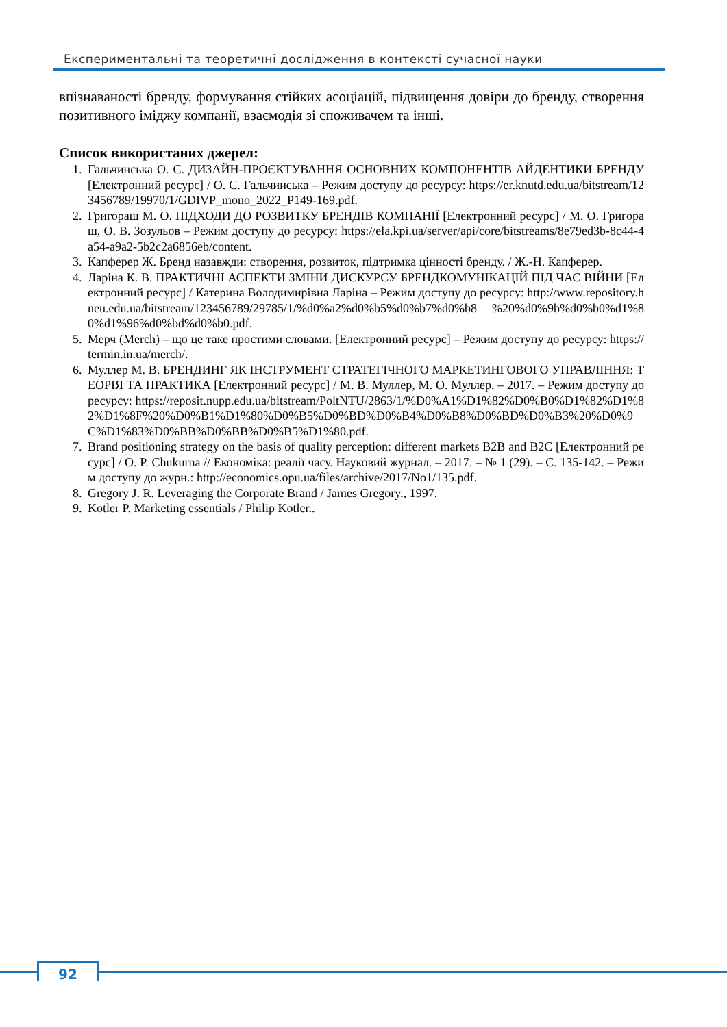Експериментальні та теоретичні дослідження в контексті сучасної науки
впізнаваності бренду, формування стійких асоціацій, підвищення довіри до бренду, створення позитивного іміджу компанії, взаємодія зі споживачем та інші.
Список використаних джерел:
1. Гальчинська О. С. ДИЗАЙН-ПРОЄКТУВАННЯ ОСНОВНИХ КОМПОНЕНТІВ АЙДЕНТИКИ БРЕНДУ [Електронний ресурс] / О. С. Гальчинська – Режим доступу до ресурсу: https://er.knutd.edu.ua/bitstream/123456789/19970/1/GDIVP_mono_2022_P149-169.pdf.
2. Григораш М. О. ПІДХОДИ ДО РОЗВИТКУ БРЕНДІВ КОМПАНІЇ [Електронний ресурс] / М. О. Григораш, О. В. Зозульов – Режим доступу до ресурсу: https://ela.kpi.ua/server/api/core/bitstreams/8e79ed3b-8c44-4a54-a9a2-5b2c2a6856eb/content.
3. Капферер Ж. Бренд назавжди: створення, розвиток, підтримка цінності бренду. / Ж.-Н. Капферер.
4. Ларіна К. В. ПРАКТИЧНІ АСПЕКТИ ЗМІНИ ДИСКУРСУ БРЕНДКОМУНІКАЦІЙ ПІД ЧАС ВІЙНИ [Електронний ресурс] / Катерина Володимирівна Ларіна – Режим доступу до ресурсу: http://www.repository.hneu.edu.ua/bitstream/123456789/29785/1/%d0%a2%d0%b5%d0%b7%d0%b8 %20%d0%9b%d0%b0%d1%80%d1%96%d0%bd%d0%b0.pdf.
5. Мерч (Merch) – що це таке простими словами. [Електронний ресурс] – Режим доступу до ресурсу: https://termin.in.ua/merch/.
6. Муллер М. В. БРЕНДИНГ ЯК ІНСТРУМЕНТ СТРАТЕГІЧНОГО МАРКЕТИНГОВОГО УПРАВЛІННЯ: ТЕОРІЯ ТА ПРАКТИКА [Електронний ресурс] / М. В. Муллер, М. О. Муллер. – 2017. – Режим доступу до ресурсу: https://reposit.nupp.edu.ua/bitstream/PoltNTU/2863/1/%D0%A1%D1%82%D0%B0%D1%82%D1%82%D1%8F%20%D0%B1%D1%80%D0%B5%D0%BD%D0%B4%D0%B8%D0%BD%D0%B3%20%D0%9C%D1%83%D0%BB%D0%BB%D0%B5%D1%80.pdf.
7. Brand positioning strategy on the basis of quality perception: different markets B2B and B2C [Електронний ресурс] / O. P. Chukurna // Економіка: реалії часу. Науковий журнал. – 2017. – № 1 (29). – С. 135-142. – Режим доступу до журн.: http://economics.opu.ua/files/archive/2017/No1/135.pdf.
8. Gregory J. R. Leveraging the Corporate Brand / James Gregory., 1997.
9. Kotler P. Marketing essentials / Philip Kotler..
92